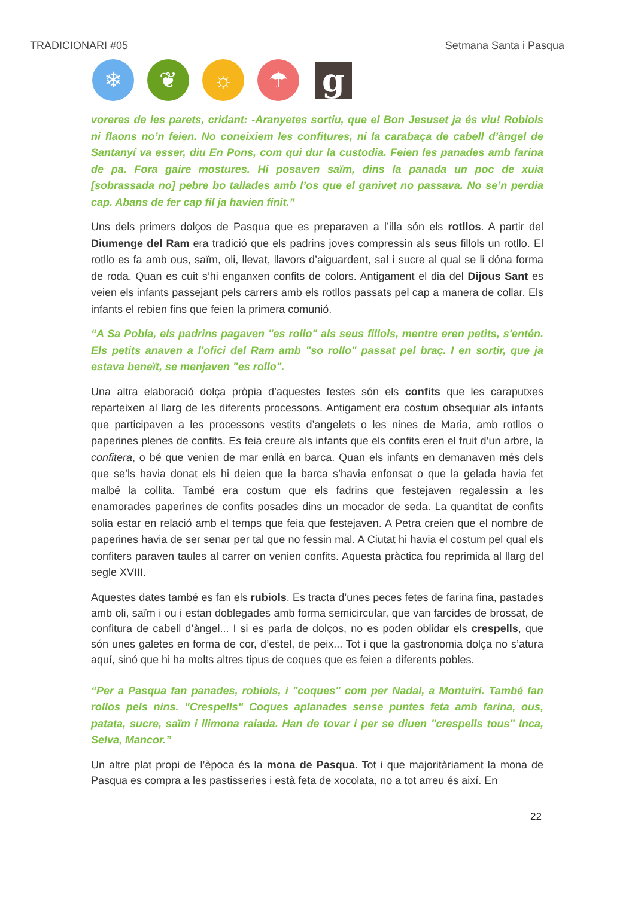TRADICIONARI #05 Setmana Santa i Pasqua
❄ ❦ ☼ ☂
g
voreres de les parets, cridant: -Aranyetes sortiu, que el Bon Jesuset ja és viu! Robiols ni flaons no’n feien. No coneixiem les confitures, ni la carabaça de cabell d’àngel de Santanyí va esser, diu En Pons, com qui dur la custodia. Feien les panades amb farina de pa. Fora gaire mostures. Hi posaven saïm, dins la panada un poc de xuia [sobrassada no] pebre bo tallades amb l’os que el ganivet no passava. No se’n perdia cap. Abans de fer cap fil ja havien finit.”
Uns dels primers dolços de Pasqua que es preparaven a l’illa són els rotllos. A partir del Diumenge del Ram era tradició que els padrins joves compressin als seus fillols un rotllo. El rotllo es fa amb ous, saïm, oli, llevat, llavors d’aiguardent, sal i sucre al qual se li dóna forma de roda. Quan es cuit s’hi enganxen confits de colors. Antigament el dia del Dijous Sant es veien els infants passejant pels carrers amb els rotllos passats pel cap a manera de collar. Els infants el rebien fins que feien la primera comunió.
“A Sa Pobla, els padrins pagaven "es rollo" als seus fillols, mentre eren petits, s'entén. Els petits anaven a l'ofici del Ram amb "so rollo" passat pel braç. I en sortir, que ja estava beneït, se menjaven "es rollo".
Una altra elaboració dolça pròpia d’aquestes festes són els confits que les caraputxes reparteixen al llarg de les diferents processons. Antigament era costum obsequiar als infants que participaven a les processons vestits d’angelets o les nines de Maria, amb rotllos o paperines plenes de confits. Es feia creure als infants que els confits eren el fruit d’un arbre, la confitera, o bé que venien de mar enllà en barca. Quan els infants en demanaven més dels que se’ls havia donat els hi deien que la barca s’havia enfonsat o que la gelada havia fet malbé la collita. També era costum que els fadrins que festejaven regalessin a les enamorades paperines de confits posades dins un mocador de seda. La quantitat de confits solia estar en relació amb el temps que feia que festejaven. A Petra creien que el nombre de paperines havia de ser senar per tal que no fessin mal. A Ciutat hi havia el costum pel qual els confiters paraven taules al carrer on venien confits. Aquesta pràctica fou reprimida al llarg del segle XVIII.
Aquestes dates també es fan els rubiols. Es tracta d’unes peces fetes de farina fina, pastades amb oli, saïm i ou i estan doblegades amb forma semicircular, que van farcides de brossat, de confitura de cabell d’àngel... I si es parla de dolços, no es poden oblidar els crespells, que són unes galetes en forma de cor, d’estel, de peix... Tot i que la gastronomia dolça no s’atura aquí, sinó que hi ha molts altres tipus de coques que es feien a diferents pobles.
“Per a Pasqua fan panades, robiols, i "coques" com per Nadal, a Montuïri. També fan rollos pels nins. "Crespells" Coques aplanades sense puntes feta amb farina, ous, patata, sucre, saïm i llimona raiada. Han de tovar i per se diuen "crespells tous" Inca, Selva, Mancor.”
Un altre plat propi de l’època és la mona de Pasqua. Tot i que majoritàriament la mona de Pasqua es compra a les pastisseries i està feta de xocolata, no a tot arreu és així. En
22